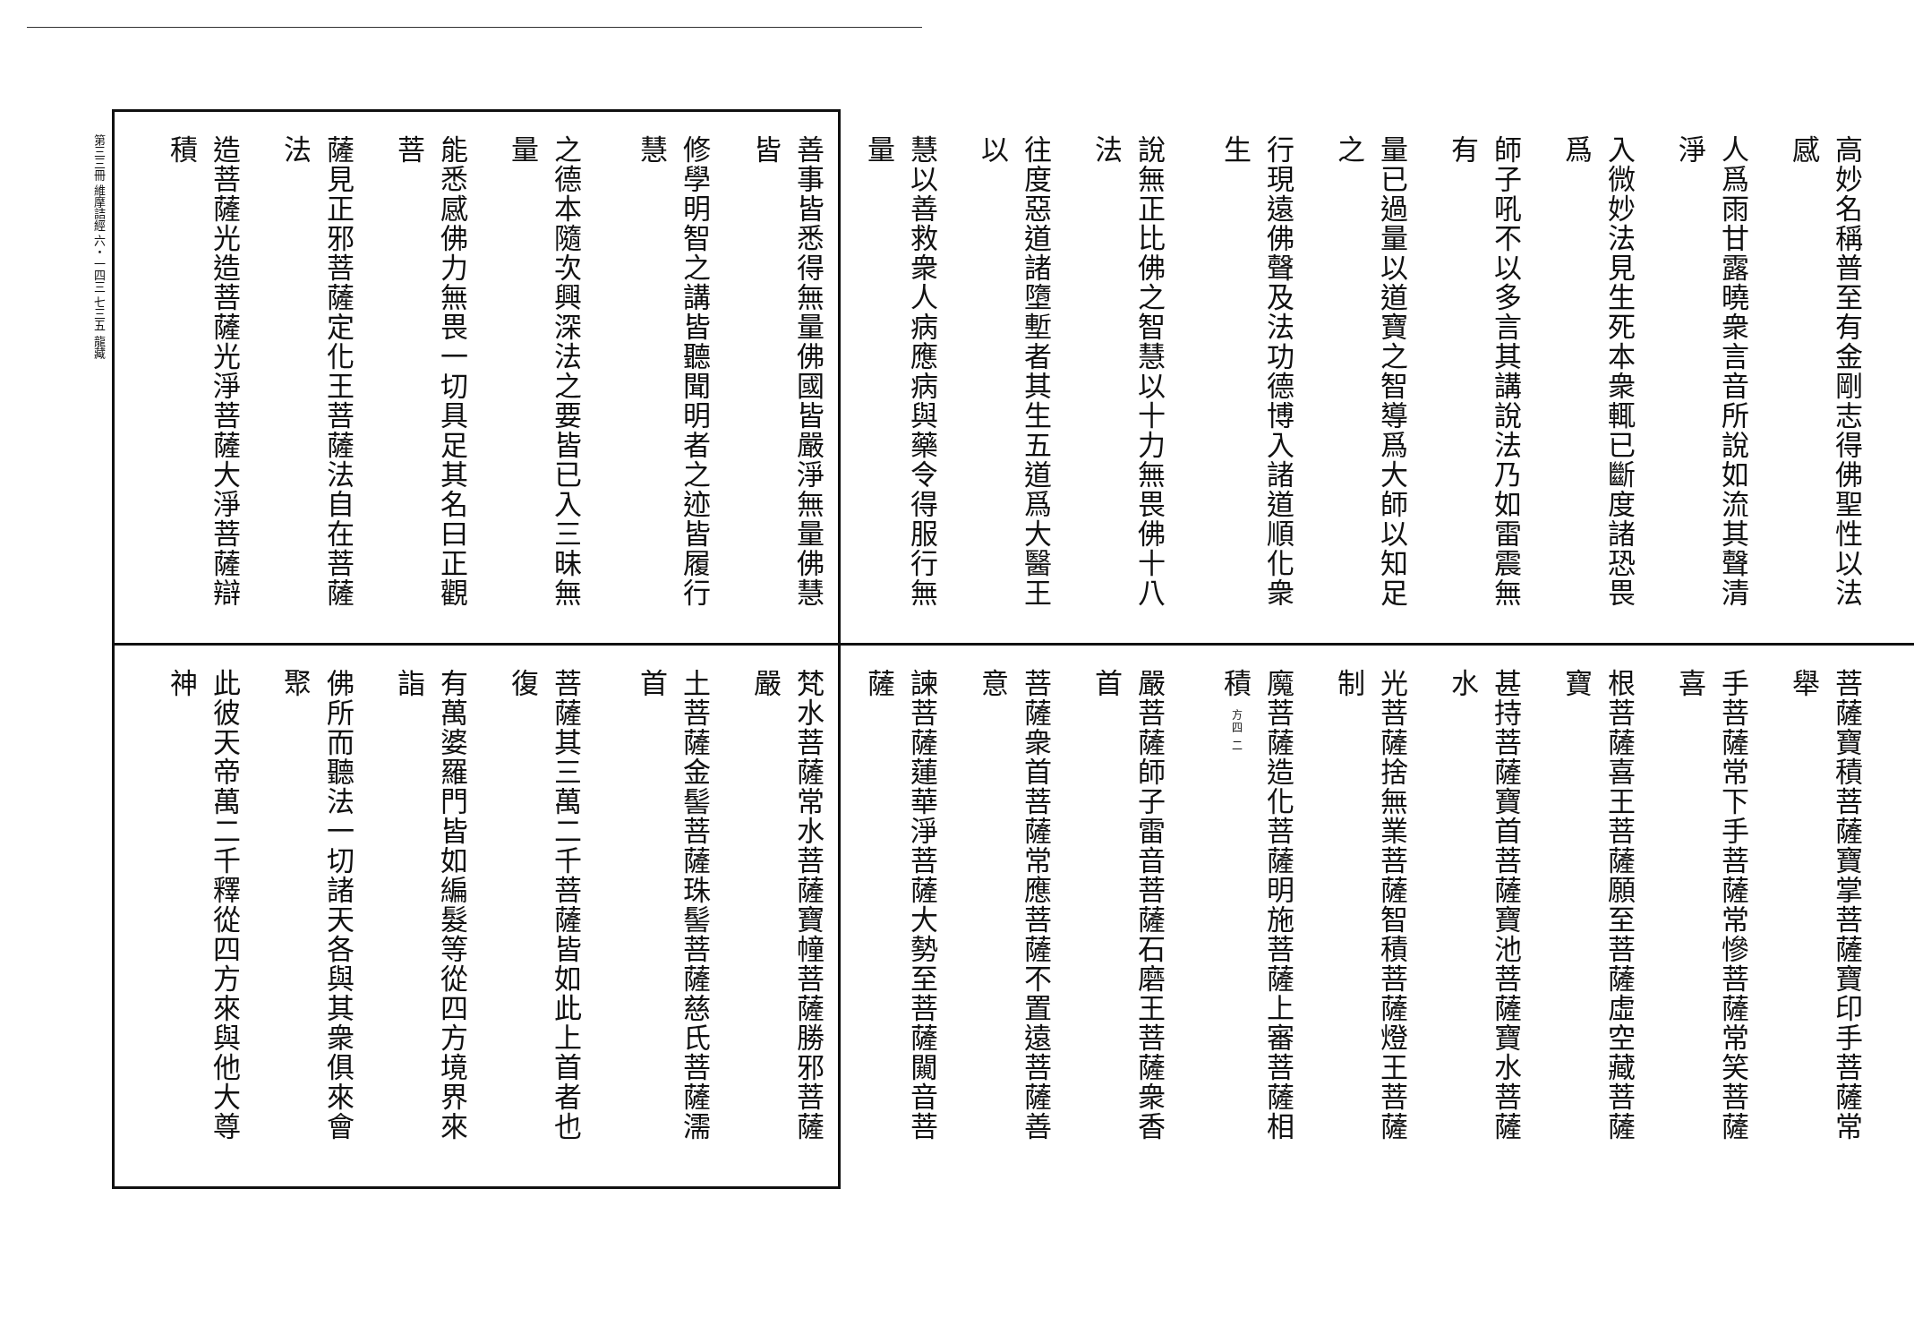第三三冊 維摩詰經 六・一四三 七三五 龍藏
高妙名稱普至有金剛志得佛聖性以法感
人爲雨甘露曉衆言音所說如流其聲清淨
入微妙法見生死本衆輒已斷度諸恐畏爲
師子吼不以多言其講說法乃如雷震無有
量已過量以道寶之智導爲大師以知足之
行現遠佛聲及法功德博入諸道順化衆生
說無正比佛之智慧以十力無畏佛十八法
往度惡道諸墮塹者其生五道爲大醫王以
慧以善救衆人病應病與藥令得服行無量
善事皆悉得無量佛國皆嚴淨無量佛慧皆
修學明智之講皆聽聞明者之迹皆履行慧
之德本隨次興深法之要皆已入三昧無量
能悉感佛力無畏一切具足其名曰正觀菩
薩見正邪菩薩定化王菩薩法自在菩薩法
造菩薩光造菩薩光淨菩薩大淨菩薩辯積
菩薩寶積菩薩寶掌菩薩寶印手菩薩常舉
手菩薩常下手菩薩常慘菩薩常笑菩薩喜
根菩薩喜王菩薩願至菩薩虛空藏菩薩寶
甚持菩薩寶首菩薩寶池菩薩寶水菩薩水
光菩薩捨無業菩薩智積菩薩燈王菩薩制
魔菩薩造化菩薩明施菩薩上審菩薩相積 方四 二
嚴菩薩師子雷音菩薩石磨王菩薩衆香首
菩薩衆首菩薩常應菩薩不置遠菩薩善意
諫菩薩蓮華淨菩薩大勢至菩薩闚音菩薩
梵水菩薩常水菩薩寶幢菩薩勝邪菩薩嚴
土菩薩金髻菩薩珠髻菩薩慈氏菩薩濡首
菩薩其三萬二千菩薩皆如此上首者也復
有萬婆羅門皆如編髮等從四方境界來詣
佛所而聽法一切諸天各與其衆俱來會聚
此彼天帝萬二千釋從四方來與他大尊神